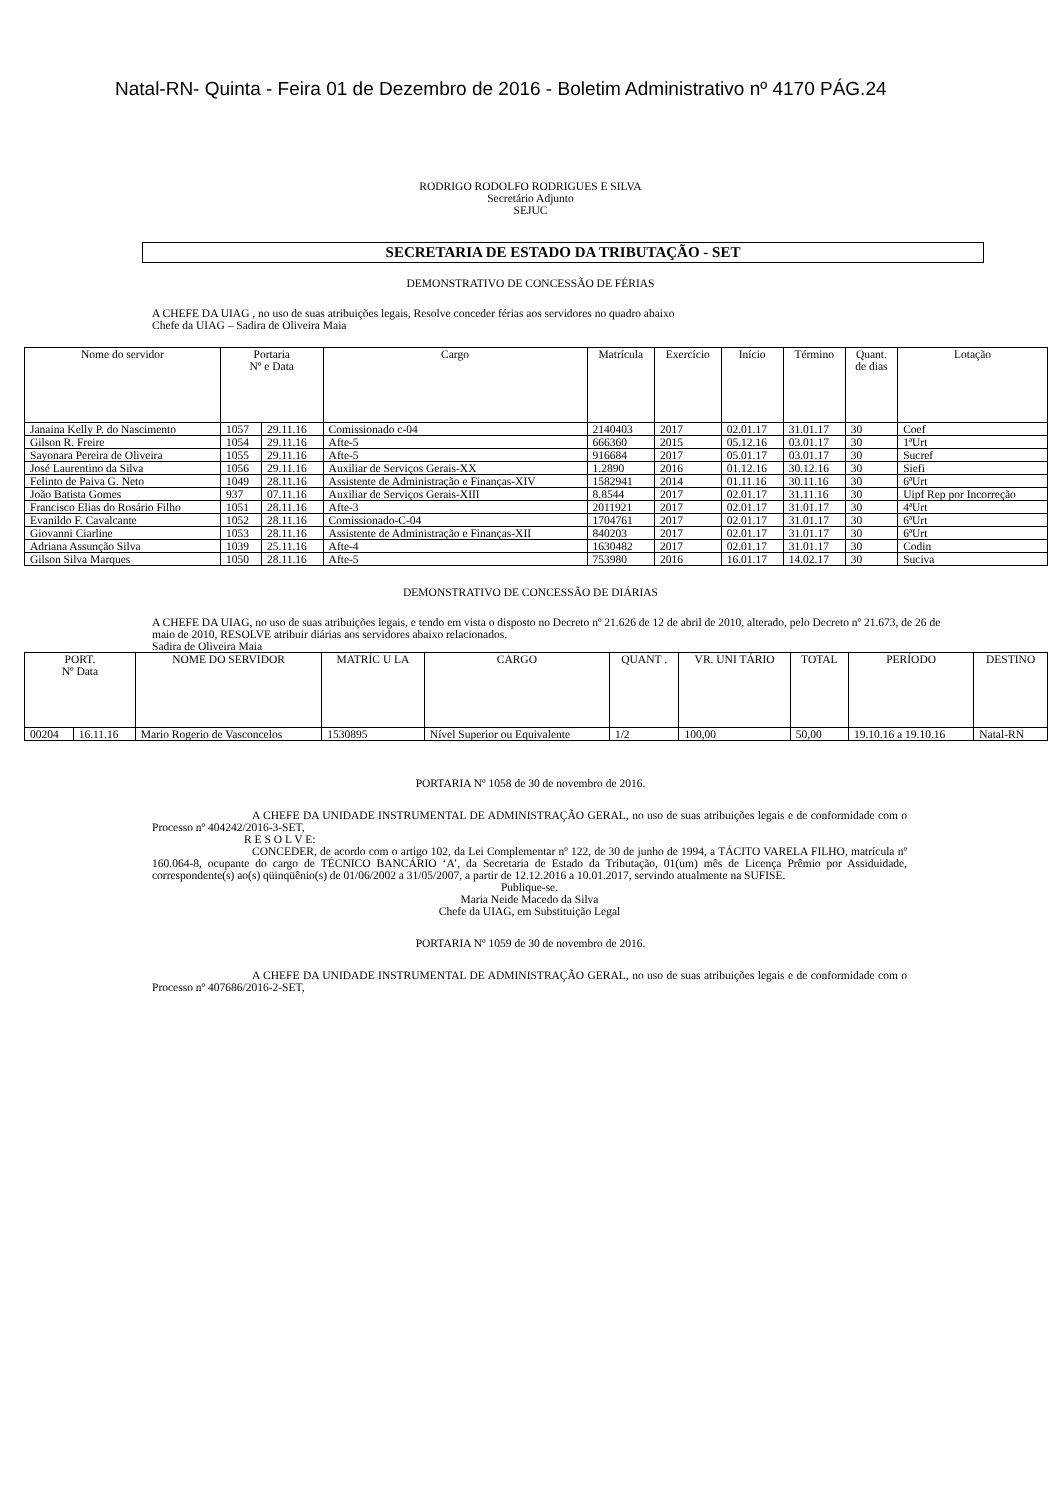Natal-RN- Quinta - Feira 01 de Dezembro de 2016 - Boletim Administrativo nº 4170 PÁG.24
RODRIGO RODOLFO RODRIGUES E SILVA
Secretário Adjunto
SEJUC
SECRETARIA DE ESTADO DA TRIBUTAÇÃO - SET
DEMONSTRATIVO DE CONCESSÃO DE FÉRIAS
A CHEFE DA UIAG , no uso de suas atribuições legais, Resolve conceder férias aos servidores no quadro abaixo
Chefe da UIAG – Sadira de Oliveira Maia
| Nome do servidor | Portaria Nº e Data | | Cargo | Matrícula | Exercício | Início | Término | Quant. de dias | Lotação |
| --- | --- | --- | --- | --- | --- | --- | --- | --- | --- |
| Janaina Kelly P. do Nascimento | 1057 | 29.11.16 | Comissionado c-04 | 2140403 | 2017 | 02.01.17 | 31.01.17 | 30 | Coef |
| Gilson R. Freire | 1054 | 29.11.16 | Afte-5 | 666360 | 2015 | 05.12.16 | 03.01.17 | 30 | 1ªUrt |
| Sayonara Pereira de Oliveira | 1055 | 29.11.16 | Afte-5 | 916684 | 2017 | 05.01.17 | 03.01.17 | 30 | Sucref |
| José Laurentino da Silva | 1056 | 29.11.16 | Auxiliar de Serviços Gerais-XX | 1.2890 | 2016 | 01.12.16 | 30.12.16 | 30 | Siefi |
| Felinto de Paiva G. Neto | 1049 | 28.11.16 | Assistente de Administração e Finanças-XIV | 1582941 | 2014 | 01.11.16 | 30.11.16 | 30 | 6ªUrt |
| João Batista Gomes | 937 | 07.11.16 | Auxiliar de Serviços Gerais-XIII | 8.8544 | 2017 | 02.01.17 | 31.11.16 | 30 | Uipf Rep por Incorreção |
| Francisco Elias do Rosário Filho | 1051 | 28.11.16 | Afte-3 | 2011921 | 2017 | 02.01.17 | 31.01.17 | 30 | 4ªUrt |
| Evanildo F. Cavalcante | 1052 | 28.11.16 | Comissionado-C-04 | 1704761 | 2017 | 02.01.17 | 31.01.17 | 30 | 6ªUrt |
| Giovanni Ciarline | 1053 | 28.11.16 | Assistente de Administração e Finanças-XII | 840203 | 2017 | 02.01.17 | 31.01.17 | 30 | 6ªUrt |
| Adriana Assunção Silva | 1039 | 25.11.16 | Afte-4 | 1630482 | 2017 | 02.01.17 | 31.01.17 | 30 | Codin |
| Gilson Silva Marques | 1050 | 28.11.16 | Afte-5 | 753980 | 2016 | 16.01.17 | 14.02.17 | 30 | Suciva |
DEMONSTRATIVO DE CONCESSÃO DE DIÁRIAS
A CHEFE DA UIAG, no uso de suas atribuições legais, e tendo em vista o disposto no Decreto nº 21.626 de 12 de abril de 2010, alterado, pelo Decreto nº 21.673, de 26 de maio de 2010, RESOLVE atribuir diárias aos servidores abaixo relacionados.
Sadira de Oliveira Maia
| PORT. Nº Data | | NOME DO SERVIDOR | MATRÍC U LA | CARGO | QUANT . | VR. UNI TÁRIO | TOTAL | PERÍODO | DESTINO |
| --- | --- | --- | --- | --- | --- | --- | --- | --- | --- |
| 00204 | 16.11.16 | Mario Rogerio de Vasconcelos | 1530895 | Nível Superior ou Equivalente | 1/2 | 100,00 | 50,00 | 19.10.16 a 19.10.16 | Natal-RN |
PORTARIA Nº 1058 de 30 de novembro de 2016.
A CHEFE DA UNIDADE INSTRUMENTAL DE ADMINISTRAÇÃO GERAL, no uso de suas atribuições legais e de conformidade com o Processo nº 404242/2016-3-SET,
R E S O L V E:
CONCEDER, de acordo com o artigo 102, da Lei Complementar nº 122, de 30 de junho de 1994, a TÁCITO VARELA FILHO, matrícula nº 160.064-8, ocupante do cargo de TÉCNICO BANCÁRIO ‘A’, da Secretaria de Estado da Tributação, 01(um) mês de Licença Prêmio por Assiduidade, correspondente(s) ao(s) qüinqüênio(s) de 01/06/2002 a 31/05/2007, a partir de 12.12.2016 a 10.01.2017, servindo atualmente na SUFISE.
Publique-se.
Maria Neide Macedo da Silva
Chefe da UIAG, em Substituição Legal
PORTARIA Nº 1059 de 30 de novembro de 2016.
A CHEFE DA UNIDADE INSTRUMENTAL DE ADMINISTRAÇÃO GERAL, no uso de suas atribuições legais e de conformidade com o Processo nº 407686/2016-2-SET,